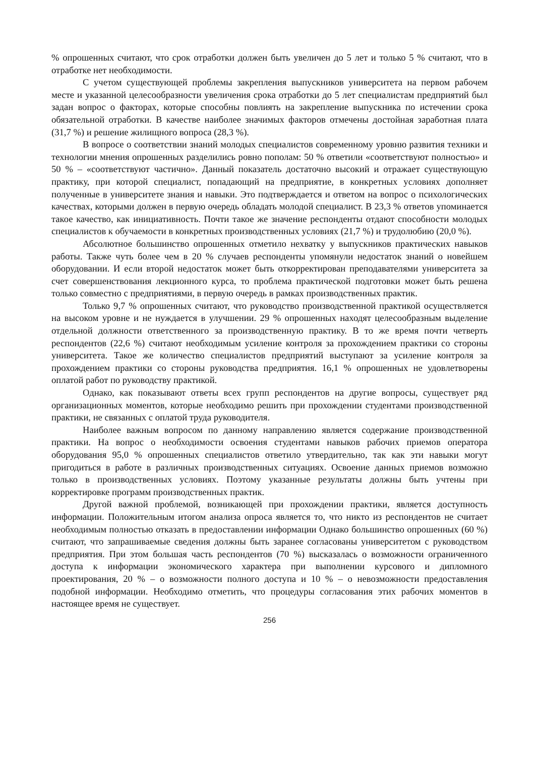% опрошенных считают, что срок отработки должен быть увеличен до 5 лет и только 5 % считают, что в отработке нет необходимости.
С учетом существующей проблемы закрепления выпускников университета на первом рабочем месте и указанной целесообразности увеличения срока отработки до 5 лет специалистам предприятий был задан вопрос о факторах, которые способны повлиять на закрепление выпускника по истечении срока обязательной отработки. В качестве наиболее значимых факторов отмечены достойная заработная плата (31,7 %) и решение жилищного вопроса (28,3 %).
В вопросе о соответствии знаний молодых специалистов современному уровню развития техники и технологии мнения опрошенных разделились ровно пополам: 50 % ответили «соответствуют полностью» и 50 % – «соответствуют частично». Данный показатель достаточно высокий и отражает существующую практику, при которой специалист, попадающий на предприятие, в конкретных условиях дополняет полученные в университете знания и навыки. Это подтверждается и ответом на вопрос о психологических качествах, которыми должен в первую очередь обладать молодой специалист. В 23,3 % ответов упоминается такое качество, как инициативность. Почти такое же значение респонденты отдают способности молодых специалистов к обучаемости в конкретных производственных условиях (21,7 %) и трудолюбию (20,0 %).
Абсолютное большинство опрошенных отметило нехватку у выпускников практических навыков работы. Также чуть более чем в 20 % случаев респонденты упомянули недостаток знаний о новейшем оборудовании. И если второй недостаток может быть откорректирован преподавателями университета за счет совершенствования лекционного курса, то проблема практической подготовки может быть решена только совместно с предприятиями, в первую очередь в рамках производственных практик.
Только 9,7 % опрошенных считают, что руководство производственной практикой осуществляется на высоком уровне и не нуждается в улучшении. 29 % опрошенных находят целесообразным выделение отдельной должности ответственного за производственную практику. В то же время почти четверть респондентов (22,6 %) считают необходимым усиление контроля за прохождением практики со стороны университета. Такое же количество специалистов предприятий выступают за усиление контроля за прохождением практики со стороны руководства предприятия. 16,1 % опрошенных не удовлетворены оплатой работ по руководству практикой.
Однако, как показывают ответы всех групп респондентов на другие вопросы, существует ряд организационных моментов, которые необходимо решить при прохождении студентами производственной практики, не связанных с оплатой труда руководителя.
Наиболее важным вопросом по данному направлению является содержание производственной практики. На вопрос о необходимости освоения студентами навыков рабочих приемов оператора оборудования 95,0 % опрошенных специалистов ответило утвердительно, так как эти навыки могут пригодиться в работе в различных производственных ситуациях. Освоение данных приемов возможно только в производственных условиях. Поэтому указанные результаты должны быть учтены при корректировке программ производственных практик.
Другой важной проблемой, возникающей при прохождении практики, является доступность информации. Положительным итогом анализа опроса является то, что никто из респондентов не считает необходимым полностью отказать в предоставлении информации Однако большинство опрошенных (60 %) считают, что запрашиваемые сведения должны быть заранее согласованы университетом с руководством предприятия. При этом большая часть респондентов (70 %) высказалась о возможности ограниченного доступа к информации экономического характера при выполнении курсового и дипломного проектирования, 20 % – о возможности полного доступа и 10 % – о невозможности предоставления подобной информации. Необходимо отметить, что процедуры согласования этих рабочих моментов в настоящее время не существует.
256